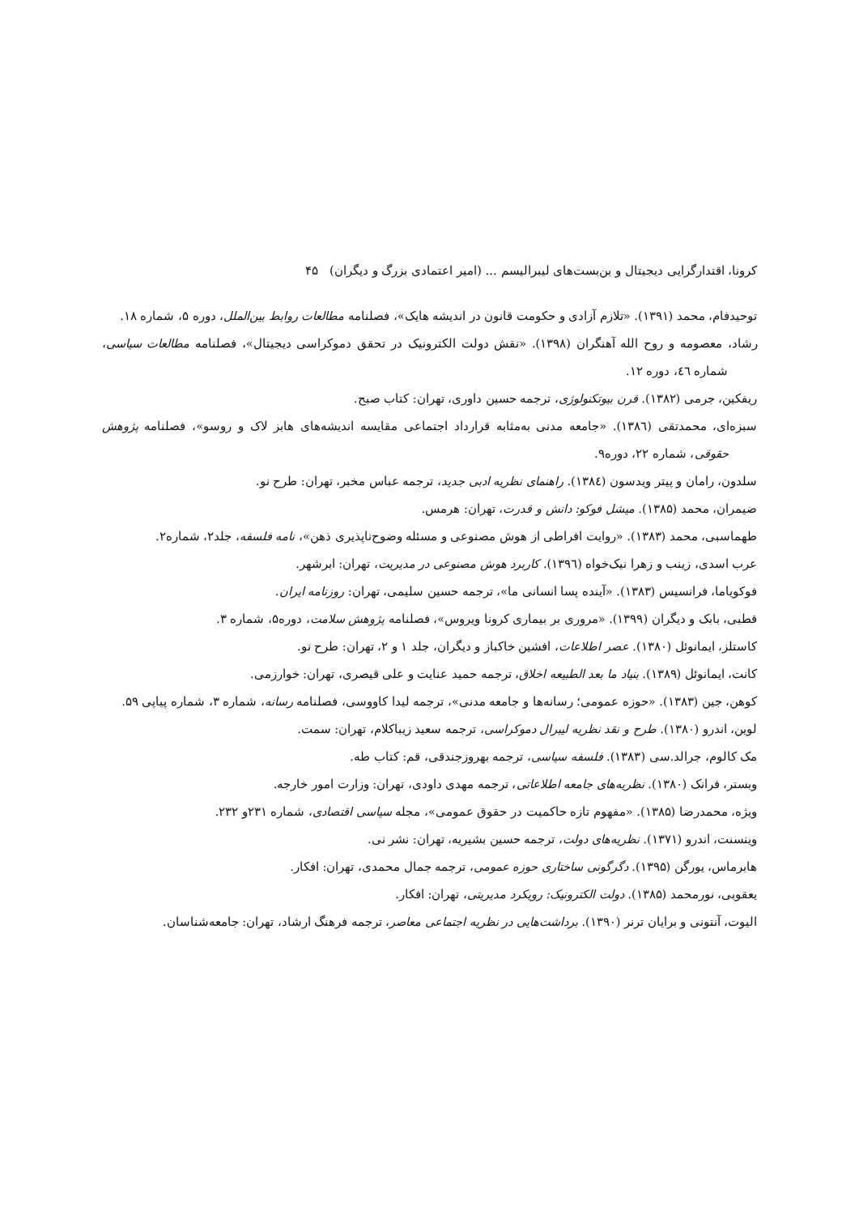کرونا، اقتدارگرایی دیجیتال و بن‌بست‌های لیبرالیسم ... (امیر اعتمادی بزرگ و دیگران) ۴۵
توحیدفام، محمد (۱۳۹۱). «تلازم آزادی و حکومت قانون در اندیشه هایک»، فصلنامه مطالعات روابط بین‌الملل، دوره ۵، شماره ۱۸.
رشاد، معصومه و روح الله آهنگران (۱۳۹۸). «نقش دولت الکترونیک در تحقق دموکراسی دیجیتال»، فصلنامه مطالعات سیاسی، شماره ٤٦، دوره ۱۲.
ریفکین، جرمی (۱۳۸۲). قرن بیوتکنولوژی، ترجمه حسین داوری، تهران: کتاب صبح.
سبزه‌ای، محمدتقی (۱۳۸٦). «جامعه مدنی به‌مثابه قرارداد اجتماعی مقایسه اندیشه‌های هابز لاک و روسو»، فصلنامه پژوهش حقوقی، شماره ۲۲، دوره۹.
سلدون، رامان و پیتر ویدسون (۱۳۸٤). راهنمای نظریه ادبی جدید، ترجمه عباس مخبر، تهران: طرح نو.
ضیمران، محمد (۱۳۸۵). میشل فوکو: دانش و قدرت، تهران: هرمس.
طهماسبی، محمد (۱۳۸۳). «روایت افراطی از هوش مصنوعی و مسئله وضوح‌ناپذیری ذهن»، نامه فلسفه، جلد۲، شماره۲.
عرب اسدی، زینب و زهرا نیک‌خواه (۱۳۹٦). کاربرد هوش مصنوعی در مدیریت، تهران: ابرشهر.
فوکویاما، فرانسیس (۱۳۸۳). «آینده پسا انسانی ما»، ترجمه حسین سلیمی، تهران: روزنامه ایران.
قطبی، بابک و دیگران (۱۳۹۹). «مروری بر بیماری کرونا ویروس»، فصلنامه پژوهش سلامت، دوره۵، شماره ۳.
کاستلز، ایمانوئل (۱۳۸۰). عصر اطلاعات، افشین خاکباز و دیگران، جلد ۱ و ۲، تهران: طرح نو.
کانت، ایمانوئل (۱۳۸۹). بنیاد ما بعد الطبیعه اخلاق، ترجمه حمید عنایت و علی قیصری، تهران: خوارزمی.
کوهن، جین (۱۳۸۳). «حوزه عمومی؛ رسانه‌ها و جامعه مدنی»، ترجمه لیدا کاووسی، فصلنامه رسانه، شماره ۳، شماره پیاپی ۵۹.
لوین، اندرو (۱۳۸۰). طرح و نقد نظریه لیبرال دموکراسی، ترجمه سعید زیباکلام، تهران: سمت.
مک کالوم، جرالد.سی (۱۳۸۳). فلسفه سیاسی، ترجمه بهروزجندقی، قم: کتاب طه.
وبستر، فرانک (۱۳۸۰). نظریه‌های جامعه اطلاعاتی، ترجمه مهدی داودی، تهران: وزارت امور خارجه.
ویژه، محمدرضا (۱۳۸۵). «مفهوم تازه حاکمیت در حقوق عمومی»، مجله سیاسی اقتصادی، شماره ۲۳۱و ۲۳۲.
وینسنت، اندرو (۱۳۷۱). نظریه‌های دولت، ترجمه حسین بشیریه، تهران: نشر نی.
هابرماس، یورگن (۱۳۹۵). دگرگونی ساختاری حوزه عمومی، ترجمه جمال محمدی، تهران: افکار.
یعقوبی، نورمحمد (۱۳۸۵). دولت الکترونیک: رویکرد مدیریتی، تهران: افکار.
الیوت، آنتونی و برایان ترنر (۱۳۹۰). برداشت‌هایی در نظریه اجتماعی معاصر، ترجمه فرهنگ ارشاد، تهران: جامعه‌شناسان.